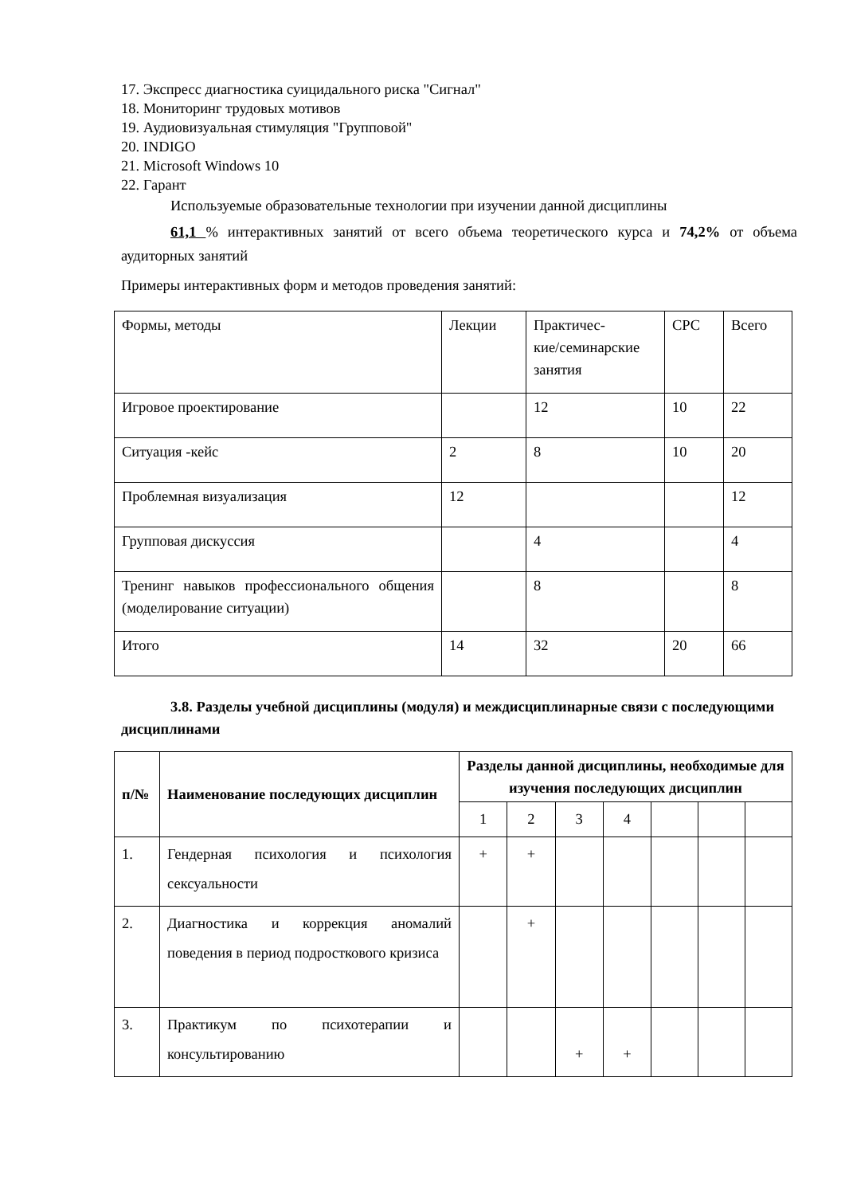17. Экспресс диагностика суицидального риска "Сигнал"
18. Мониторинг трудовых мотивов
19. Аудиовизуальная стимуляция "Групповой"
20. INDIGO
21. Microsoft Windows 10
22. Гарант
Используемые образовательные технологии при изучении данной дисциплины
61,1 % интерактивных занятий от всего объема теоретического курса и 74,2% от объема аудиторных занятий
Примеры интерактивных форм и методов проведения занятий:
| Формы, методы | Лекции | Практичес- кие/семинарские занятия | СРС | Всего |
| Игровое проектирование | | 12 | 10 | 22 |
| Ситуация -кейс | 2 | 8 | 10 | 20 |
| Проблемная визуализация | 12 | | | 12 |
| Групповая дискуссия | | 4 | | 4 |
| Тренинг навыков профессионального общения (моделирование ситуации) | | 8 | | 8 |
| Итого | 14 | 32 | 20 | 66 |
3.8. Разделы учебной дисциплины (модуля) и междисциплинарные связи с последующими дисциплинами
| п/№ | Наименование последующих дисциплин | Разделы данной дисциплины, необходимые для изучения последующих дисциплин | | | | | | |
| --- | --- | --- | --- | --- | --- | --- | --- | --- |
| | | 1 | 2 | 3 | 4 | | | |
| 1. | Гендерная психология и психология сексуальности | + | + | | | | | |
| 2. | Диагностика и коррекция аномалий поведения в период подросткового кризиса | | + | | | | | |
| 3. | Практикум по психотерапии и консультированию | | | + | + | | | |